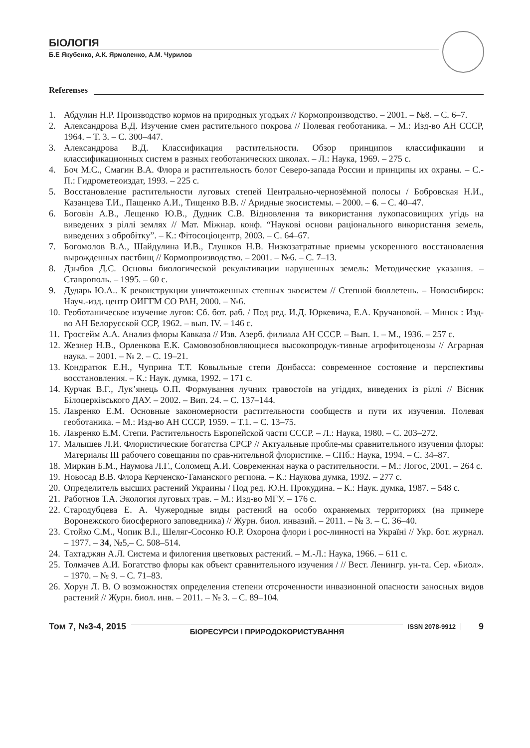БІОЛОГІЯ
Б.Е Якубенко, А.К. Ярмоленко, А.М. Чурилов
Referenses
1. Абдулин Н.Р. Производство кормов на природных угодьях // Кормопроизводство. – 2001. – №8. – С. 6–7.
2. Александрова В.Д. Изучение смен растительного покрова // Полевая геоботаника. – М.: Изд-во АН СССР, 1964. – Т. 3. – С. 300–447.
3. Александрова В.Д. Классификация растительности. Обзор принципов классификации и классификационных систем в разных геоботанических школах. – Л.: Наука, 1969. – 275 с.
4. Боч М.С., Смагин В.А. Флора и растительность болот Северо-запада России и принципы их охраны. – С.-П.: Гидрометеоиздат, 1993. – 225 с.
5. Восстановление растительности луговых степей Центрально-чернозёмной полосы / Бобровская Н.И., Казанцева Т.И., Пащенко А.И., Тищенко В.В. // Аридные экосистемы. – 2000. – 6. – С. 40–47.
6. Боговін А.В., Лещенко Ю.В., Дудник С.В. Відновлення та використання лукопасовищних угідь на виведених з ріллі землях // Мат. Міжнар. конф. “Наукові основи раціонального використання земель, виведених з обробітку”. – К.: Фітосоціоцентр, 2003. – С. 64–67.
7. Богомолов В.А., Шайдулина И.В., Глушков Н.В. Низкозатратные приемы ускоренного восстановления вырожденных пастбищ // Кормопроизводство. – 2001. – №6. – С. 7–13.
8. Дзыбов Д.С. Основы биологической рекультивации нарушенных земель: Методические указания. – Ставрополь. – 1995. – 60 с.
9. Дударь Ю.А.. К реконструкции уничтоженных степных экосистем // Степной бюллетень. – Новосибирск: Науч.-изд. центр ОИГГМ СО РАН, 2000. – №6.
10.
Геоботаническое изучение лугов: Сб. бот. раб. / Под ред. И.Д. Юркевича, Е.А. Кручановой. – Минск : Изд-во АН Белорусской ССР, 1962. – вып. IV. – 146 с.
11.
Гросгейм А.А. Анализ флоры Кавказа // Изв. Азерб. филиала АН СССР. – Вып. 1. – М., 1936. – 257 с.
12.
Жезнер Н.В., Орленкова Е.К. Самовозобновляющиеся высокопродук-тивные агрофитоценозы // Аграрная наука. – 2001. – № 2. – С. 19–21.
13.
Кондратюк Е.Н., Чуприна Т.Т. Ковыльные степи Донбасса: современное состояние и перспективы восстановления. – К.: Наук. думка, 1992. – 171 с.
14.
Курчак В.Г., Лук’янець О.П. Формування лучних травостоїв на угіддях, виведених із ріллі // Вісник Білоцерківського ДАУ. – 2002. – Вип. 24. – С. 137–144.
15.
Лавренко Е.М. Основные закономерности растительности сообществ и пути их изучения. Полевая геоботаника. – М.: Изд-во АН СССР, 1959. – Т.1. – С. 13–75.
16.
Лавренко Е.М. Степи. Растительность Европейской части СССР. – Л.: Наука, 1980. – С. 203–272.
17.
Малышев Л.И. Флористические богатства СРСР // Актуальные пробле-мы сравнительного изучения флоры: Материалы III рабочего совещания по срав-нительной флористике. – СПб.: Наука, 1994. – С. 34–87.
18.
Миркин Б.М., Наумова Л.Г., Соломещ А.И. Современная наука о растительности. – М.: Логос, 2001. – 264 с.
19.
Новосад В.В. Флора Керченско-Таманского региона. – К.: Наукова думка, 1992. – 277 с.
20.
Определитель высших растений Украины / Под ред. Ю.Н. Прокудина. – К.: Наук. думка, 1987. – 548 с.
21.
Работнов Т.А. Экология луговых трав. – М.: Изд-во МГУ. – 176 с.
22.
Стародубцева Е. А. Чужеродные виды растений на особо охраняемых территориях (на примере Воронежского биосферного заповедника) // Журн. биол. инвазий. – 2011. – № 3. – С. 36–40.
23.
Стойко С.М., Чопик В.І., Шеляг-Сосонко Ю.Р. Охорона флори і рос-линності на Україні // Укр. бот. журнал. – 1977. – 34, №5,– С. 508–514.
24.
Тахтаджян А.Л. Система и филогения цветковых растений. – М.-Л.: Наука, 1966. – 611 с.
25.
Толмачев А.И. Богатство флоры как объект сравнительного изучения / // Вест. Ленингр. ун-та. Сер. «Биол». – 1970. – № 9. – С. 71–83.
26.
Хорун Л. В. О возможностях определения степени отсроченности инвазионной опасности заносных видов растений // Журн. биол. инв. – 2011. – № 3. – С. 89–104.
Том 7, №3-4, 2015 БІОРЕСУРСИ І ПРИРОДОКОРИСТУВАННЯ ISSN 2078-9912 9